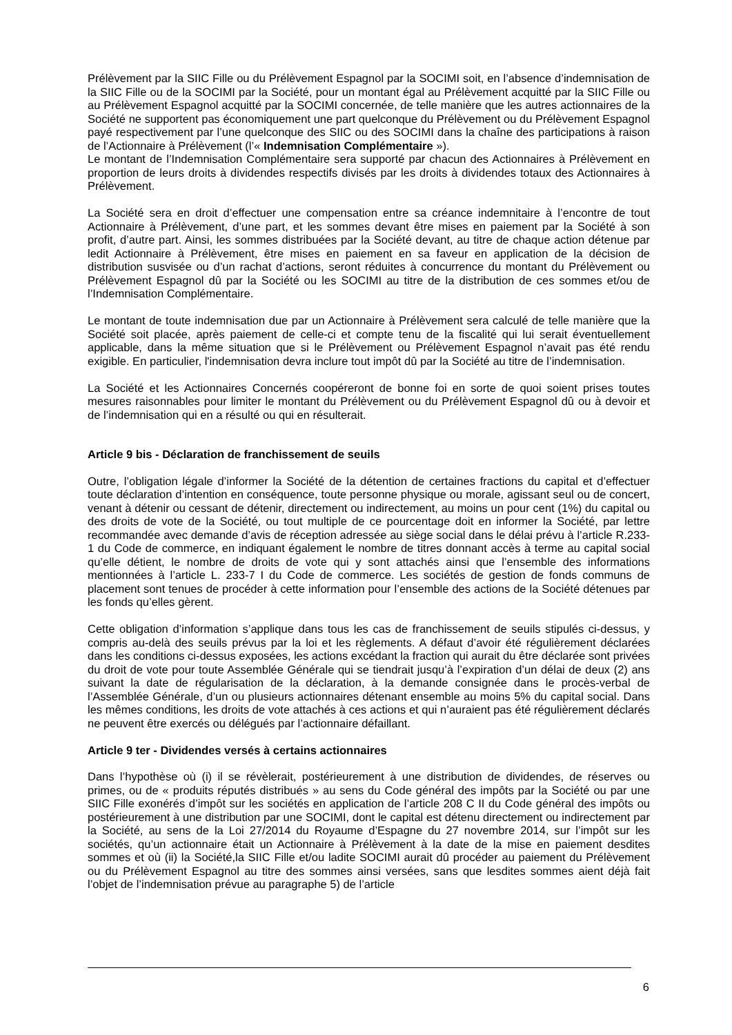Prélèvement par la SIIC Fille ou du Prélèvement Espagnol par la SOCIMI soit, en l’absence d’indemnisation de la SIIC Fille ou de la SOCIMI par la Société, pour un montant égal au Prélèvement acquitté par la SIIC Fille ou au Prélèvement Espagnol acquitté par la SOCIMI concernée, de telle manière que les autres actionnaires de la Société ne supportent pas économiquement une part quelconque du Prélèvement ou du Prélèvement Espagnol payé respectivement par l’une quelconque des SIIC ou des SOCIMI dans la chaîne des participations à raison de l’Actionnaire à Prélèvement (l’« Indemnisation Complémentaire »).
Le montant de l’Indemnisation Complémentaire sera supporté par chacun des Actionnaires à Prélèvement en proportion de leurs droits à dividendes respectifs divisés par les droits à dividendes totaux des Actionnaires à Prélèvement.
La Société sera en droit d’effectuer une compensation entre sa créance indemnitaire à l’encontre de tout Actionnaire à Prélèvement, d’une part, et les sommes devant être mises en paiement par la Société à son profit, d’autre part. Ainsi, les sommes distribuées par la Société devant, au titre de chaque action détenue par ledit Actionnaire à Prélèvement, être mises en paiement en sa faveur en application de la décision de distribution susvisée ou d’un rachat d’actions, seront réduites à concurrence du montant du Prélèvement ou Prélèvement Espagnol dû par la Société ou les SOCIMI au titre de la distribution de ces sommes et/ou de l’Indemnisation Complémentaire.
Le montant de toute indemnisation due par un Actionnaire à Prélèvement sera calculé de telle manière que la Société soit placée, après paiement de celle-ci et compte tenu de la fiscalité qui lui serait éventuellement applicable, dans la même situation que si le Prélèvement ou Prélèvement Espagnol n’avait pas été rendu exigible. En particulier, l'indemnisation devra inclure tout impôt dû par la Société au titre de l’indemnisation.
La Société et les Actionnaires Concernés coopéreront de bonne foi en sorte de quoi soient prises toutes mesures raisonnables pour limiter le montant du Prélèvement ou du Prélèvement Espagnol dû ou à devoir et de l’indemnisation qui en a résulté ou qui en résulterait.
Article 9 bis - Déclaration de franchissement de seuils
Outre, l’obligation légale d’informer la Société de la détention de certaines fractions du capital et d’effectuer toute déclaration d’intention en conséquence, toute personne physique ou morale, agissant seul ou de concert, venant à détenir ou cessant de détenir, directement ou indirectement, au moins un pour cent (1%) du capital ou des droits de vote de la Société, ou tout multiple de ce pourcentage doit en informer la Société, par lettre recommandée avec demande d’avis de réception adressée au siège social dans le délai prévu à l’article R.233-1 du Code de commerce, en indiquant également le nombre de titres donnant accès à terme au capital social qu’elle détient, le nombre de droits de vote qui y sont attachés ainsi que l’ensemble des informations mentionnées à l’article L. 233-7 I du Code de commerce. Les sociétés de gestion de fonds communs de placement sont tenues de procéder à cette information pour l’ensemble des actions de la Société détenues par les fonds qu’elles gèrent.
Cette obligation d’information s’applique dans tous les cas de franchissement de seuils stipulés ci-dessus, y compris au-delà des seuils prévus par la loi et les règlements. A défaut d’avoir été régulièrement déclarées dans les conditions ci-dessus exposées, les actions excédant la fraction qui aurait du être déclarée sont privées du droit de vote pour toute Assemblée Générale qui se tiendrait jusqu’à l’expiration d’un délai de deux (2) ans suivant la date de régularisation de la déclaration, à la demande consignée dans le procès-verbal de l’Assemblée Générale, d’un ou plusieurs actionnaires détenant ensemble au moins 5% du capital social. Dans les mêmes conditions, les droits de vote attachés à ces actions et qui n’auraient pas été régulièrement déclarés ne peuvent être exercés ou délégués par l’actionnaire défaillant.
Article 9 ter - Dividendes versés à certains actionnaires
Dans l’hypothèse où (i) il se révèlerait, postérieurement à une distribution de dividendes, de réserves ou primes, ou de « produits réputés distribués » au sens du Code général des impôts par la Société ou par une SIIC Fille exonérés d’impôt sur les sociétés en application de l’article 208 C II du Code général des impôts ou postérieurement à une distribution par une SOCIMI, dont le capital est détenu directement ou indirectement par la Société, au sens de la Loi 27/2014 du Royaume d’Espagne du 27 novembre 2014, sur l’impôt sur les sociétés, qu’un actionnaire était un Actionnaire à Prélèvement à la date de la mise en paiement desdites sommes et où (ii) la Société,la SIIC Fille et/ou ladite SOCIMI aurait dû procéder au paiement du Prélèvement ou du Prélèvement Espagnol au titre des sommes ainsi versées, sans que lesdites sommes aient déjà fait l’objet de l’indemnisation prévue au paragraphe 5) de l’article
6